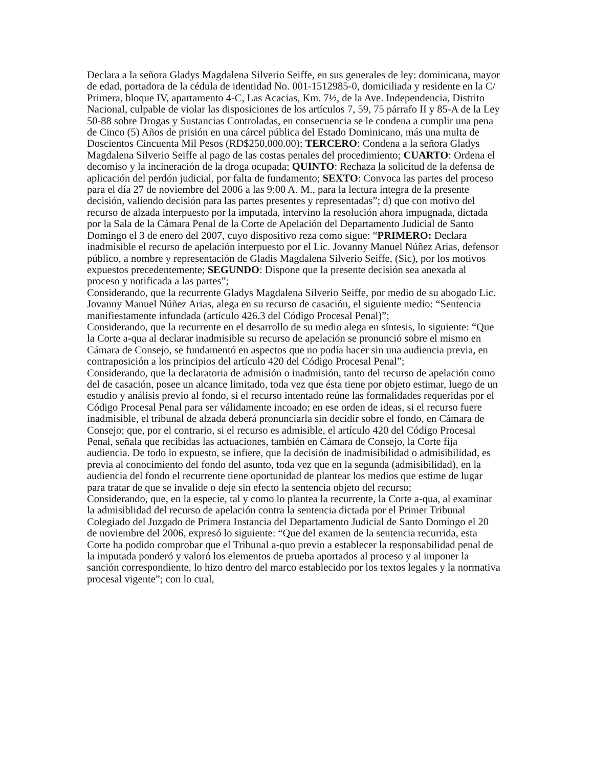Declara a la señora Gladys Magdalena Silverio Seiffe, en sus generales de ley: dominicana, mayor de edad, portadora de la cédula de identidad No. 001-1512985-0, domiciliada y residente en la C/ Primera, bloque IV, apartamento 4-C, Las Acacias, Km. 7½, de la Ave. Independencia, Distrito Nacional, culpable de violar las disposiciones de los artículos 7, 59, 75 párrafo II y 85-A de la Ley 50-88 sobre Drogas y Sustancias Controladas, en consecuencia se le condena a cumplir una pena de Cinco (5) Años de prisión en una cárcel pública del Estado Dominicano, más una multa de Doscientos Cincuenta Mil Pesos (RD$250,000.00); TERCERO: Condena a la señora Gladys Magdalena Silverio Seiffe al pago de las costas penales del procedimiento; CUARTO: Ordena el decomiso y la incineración de la droga ocupada; QUINTO: Rechaza la solicitud de la defensa de aplicación del perdón judicial, por falta de fundamento; SEXTO: Convoca las partes del proceso para el día 27 de noviembre del 2006 a las 9:00 A. M., para la lectura íntegra de la presente decisión, valiendo decisión para las partes presentes y representadas”; d) que con motivo del recurso de alzada interpuesto por la imputada, intervino la resolución ahora impugnada, dictada por la Sala de la Cámara Penal de la Corte de Apelación del Departamento Judicial de Santo Domingo el 3 de enero del 2007, cuyo dispositivo reza como sigue: “PRIMERO: Declara inadmisible el recurso de apelación interpuesto por el Lic. Jovanny Manuel Núñez Arias, defensor público, a nombre y representación de Gladis Magdalena Silverio Seiffe, (Sic), por los motivos expuestos precedentemente; SEGUNDO: Dispone que la presente decisión sea anexada al proceso y notificada a las partes”;
Considerando, que la recurrente Gladys Magdalena Silverio Seiffe, por medio de su abogado Lic. Jovanny Manuel Núñez Arias, alega en su recurso de casación, el siguiente medio: “Sentencia manifiestamente infundada (artículo 426.3 del Código Procesal Penal)”;
Considerando, que la recurrente en el desarrollo de su medio alega en síntesis, lo siguiente: “Que la Corte a-qua al declarar inadmisible su recurso de apelación se pronunció sobre el mismo en Cámara de Consejo, se fundamentó en aspectos que no podía hacer sin una audiencia previa, en contraposición a los principios del artículo 420 del Código Procesal Penal”;
Considerando, que la declaratoria de admisión o inadmisión, tanto del recurso de apelación como del de casación, posee un alcance limitado, toda vez que ésta tiene por objeto estimar, luego de un estudio y análisis previo al fondo, si el recurso intentado reúne las formalidades requeridas por el Código Procesal Penal para ser válidamente incoado; en ese orden de ideas, si el recurso fuere inadmisible, el tribunal de alzada deberá pronunciarla sin decidir sobre el fondo, en Cámara de Consejo; que, por el contrario, si el recurso es admisible, el artículo 420 del Código Procesal Penal, señala que recibidas las actuaciones, también en Cámara de Consejo, la Corte fija audiencia. De todo lo expuesto, se infiere, que la decisión de inadmisibilidad o admisibilidad, es previa al conocimiento del fondo del asunto, toda vez que en la segunda (admisibilidad), en la audiencia del fondo el recurrente tiene oportunidad de plantear los medios que estime de lugar para tratar de que se invalide o deje sin efecto la sentencia objeto del recurso;
Considerando, que, en la especie, tal y como lo plantea la recurrente, la Corte a-qua, al examinar la admisiblidad del recurso de apelación contra la sentencia dictada por el Primer Tribunal Colegiado del Juzgado de Primera Instancia del Departamento Judicial de Santo Domingo el 20 de noviembre del 2006, expresó lo siguiente: “Que del examen de la sentencia recurrida, esta Corte ha podido comprobar que el Tribunal a-quo previo a establecer la responsabilidad penal de la imputada ponderó y valoró los elementos de prueba aportados al proceso y al imponer la sanción correspondiente, lo hizo dentro del marco establecido por los textos legales y la normativa procesal vigente”; con lo cual,